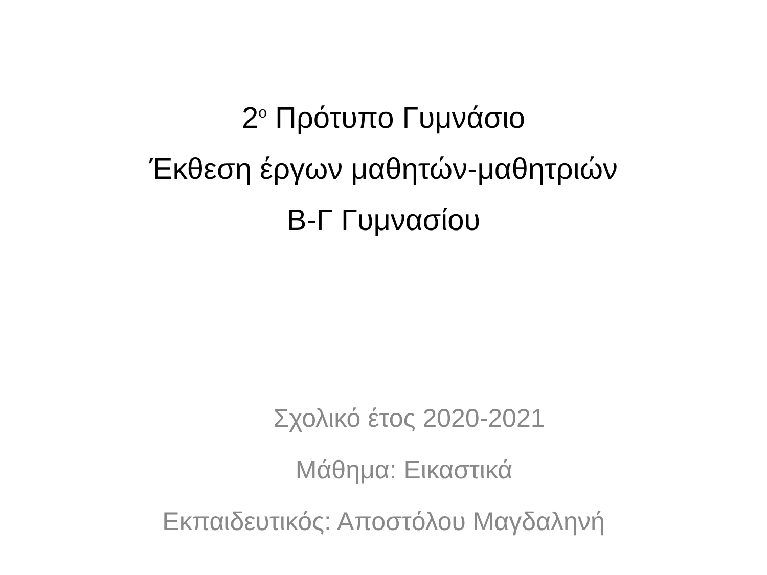2<sup>ο</sup> Πρότυπο Γυμνάσιο
Έκθεση έργων μαθητών-μαθητριών
Β-Γ Γυμνασίου
Σχολικό έτος 2020-2021
Μάθημα: Εικαστικά
Εκπαιδευτικός: Αποστόλου Μαγδαληνή